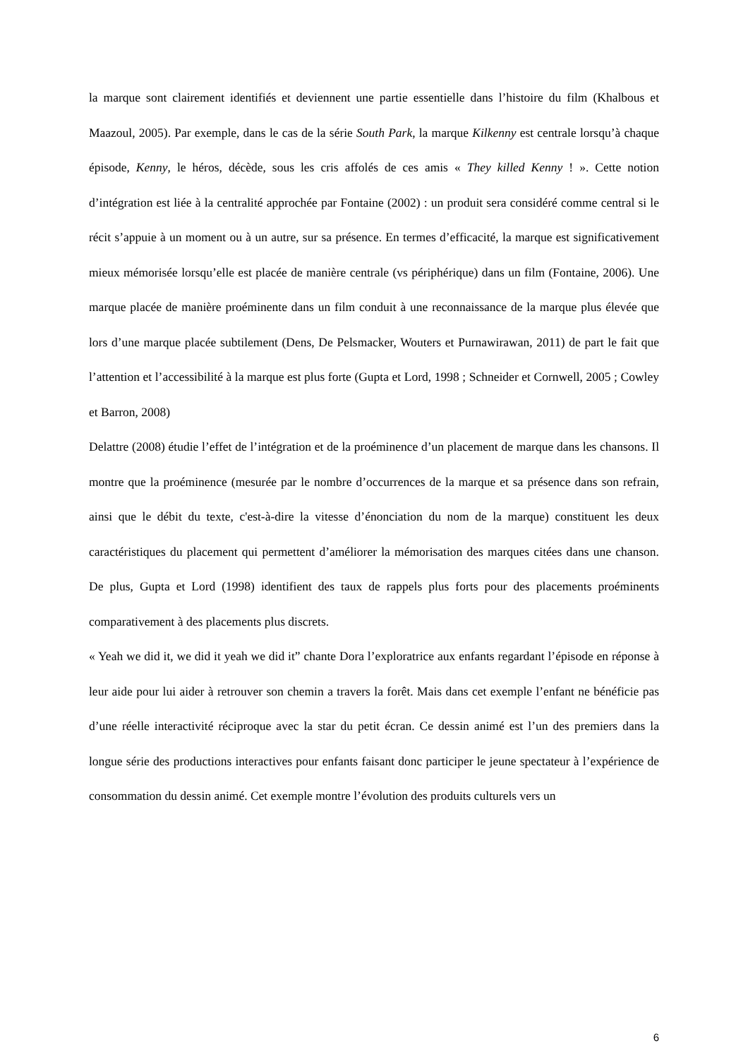la marque sont clairement identifiés et deviennent une partie essentielle dans l’histoire du film (Khalbous et Maazoul, 2005). Par exemple, dans le cas de la série South Park, la marque Kilkenny est centrale lorsqu’à chaque épisode, Kenny, le héros, décède, sous les cris affolés de ces amis « They killed Kenny ! ». Cette notion d’intégration est liée à la centralité approchée par Fontaine (2002) : un produit sera considéré comme central si le récit s’appuie à un moment ou à un autre, sur sa présence. En termes d’efficacité, la marque est significativement mieux mémorisée lorsqu’elle est placée de manière centrale (vs périphérique) dans un film (Fontaine, 2006). Une marque placée de manière proéminente dans un film conduit à une reconnaissance de la marque plus élevée que lors d’une marque placée subtilement (Dens, De Pelsmacker, Wouters et Purnawirawan, 2011) de part le fait que l’attention et l’accessibilité à la marque est plus forte (Gupta et Lord, 1998 ; Schneider et Cornwell, 2005 ; Cowley et Barron, 2008)
Delattre (2008) étudie l’effet de l’intégration et de la proéminence d’un placement de marque dans les chansons. Il montre que la proéminence (mesurée par le nombre d’occurrences de la marque et sa présence dans son refrain, ainsi que le débit du texte, c'est-à-dire la vitesse d’énonciation du nom de la marque) constituent les deux caractéristiques du placement qui permettent d’améliorer la mémorisation des marques citées dans une chanson. De plus, Gupta et Lord (1998) identifient des taux de rappels plus forts pour des placements proéminents comparativement à des placements plus discrets.
« Yeah we did it, we did it yeah we did it” chante Dora l’exploratrice aux enfants regardant l’épisode en réponse à leur aide pour lui aider à retrouver son chemin a travers la forêt. Mais dans cet exemple l’enfant ne bénéficie pas d’une réelle interactivité réciproque avec la star du petit écran. Ce dessin animé est l’un des premiers dans la longue série des productions interactives pour enfants faisant donc participer le jeune spectateur à l’expérience de consommation du dessin animé. Cet exemple montre l’évolution des produits culturels vers un
6